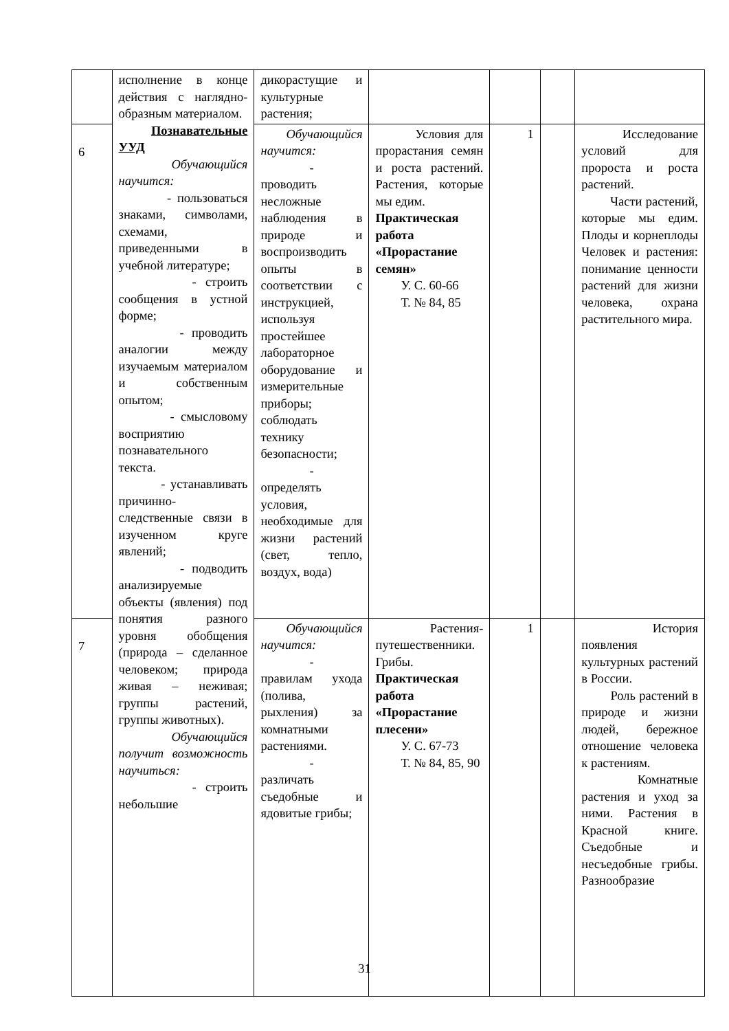| | исполнение в конце действия с наглядно-образным материалом. Познавательные УУД Обучающийся научится: - пользоваться знаками, символами, схемами, приведенными в учебной литературе; - строить сообщения в устной форме; - проводить аналогии между изучаемым материалом и собственным опытом; - смысловому восприятию познавательного текста. - устанавливать причинно-следственные связи в изученном круге явлений; - подводить анализируемые объекты (явления) под понятия разного уровня обобщения (природа – сделанное человеком; природа живая – неживая; группы растений, группы животных). Обучающийся получит возможность научиться: - строить небольшие | дикорастущие и культурные растения; | | | | |
| 6 | | Обучающийся научится: - проводить несложные наблюдения в природе и воспроизводить опыты в соответствии с инструкцией, используя простейшее лабораторное оборудование и измерительные приборы; соблюдать технику безопасности; - определять условия, необходимые для жизни растений (свет, тепло, воздух, вода) | Условия для прорастания семян и роста растений. Растения, которые мы едим. Практическая работа «Прорастание семян» У. С. 60-66 Т. № 84, 85 | 1 | | Исследование условий для пророста и роста растений. Части растений, которые мы едим. Плоды и корнеплоды Человек и растения: понимание ценности растений для жизни человека, охрана растительного мира. |
| 7 | | Обучающийся научится: - правилам ухода (полива, рыхления) за комнатными растениями. - различать съедобные и ядовитые грибы; | Растения-путешественники. Грибы. Практическая работа «Прорастание плесени» У. С. 67-73 Т. № 84, 85, 90 | 1 | | История появления культурных растений в России. Роль растений в природе и жизни людей, бережное отношение человека к растениям. Комнатные растения и уход за ними. Растения в Красной книге. Съедобные и несъедобные грибы. Разнообразие |
31